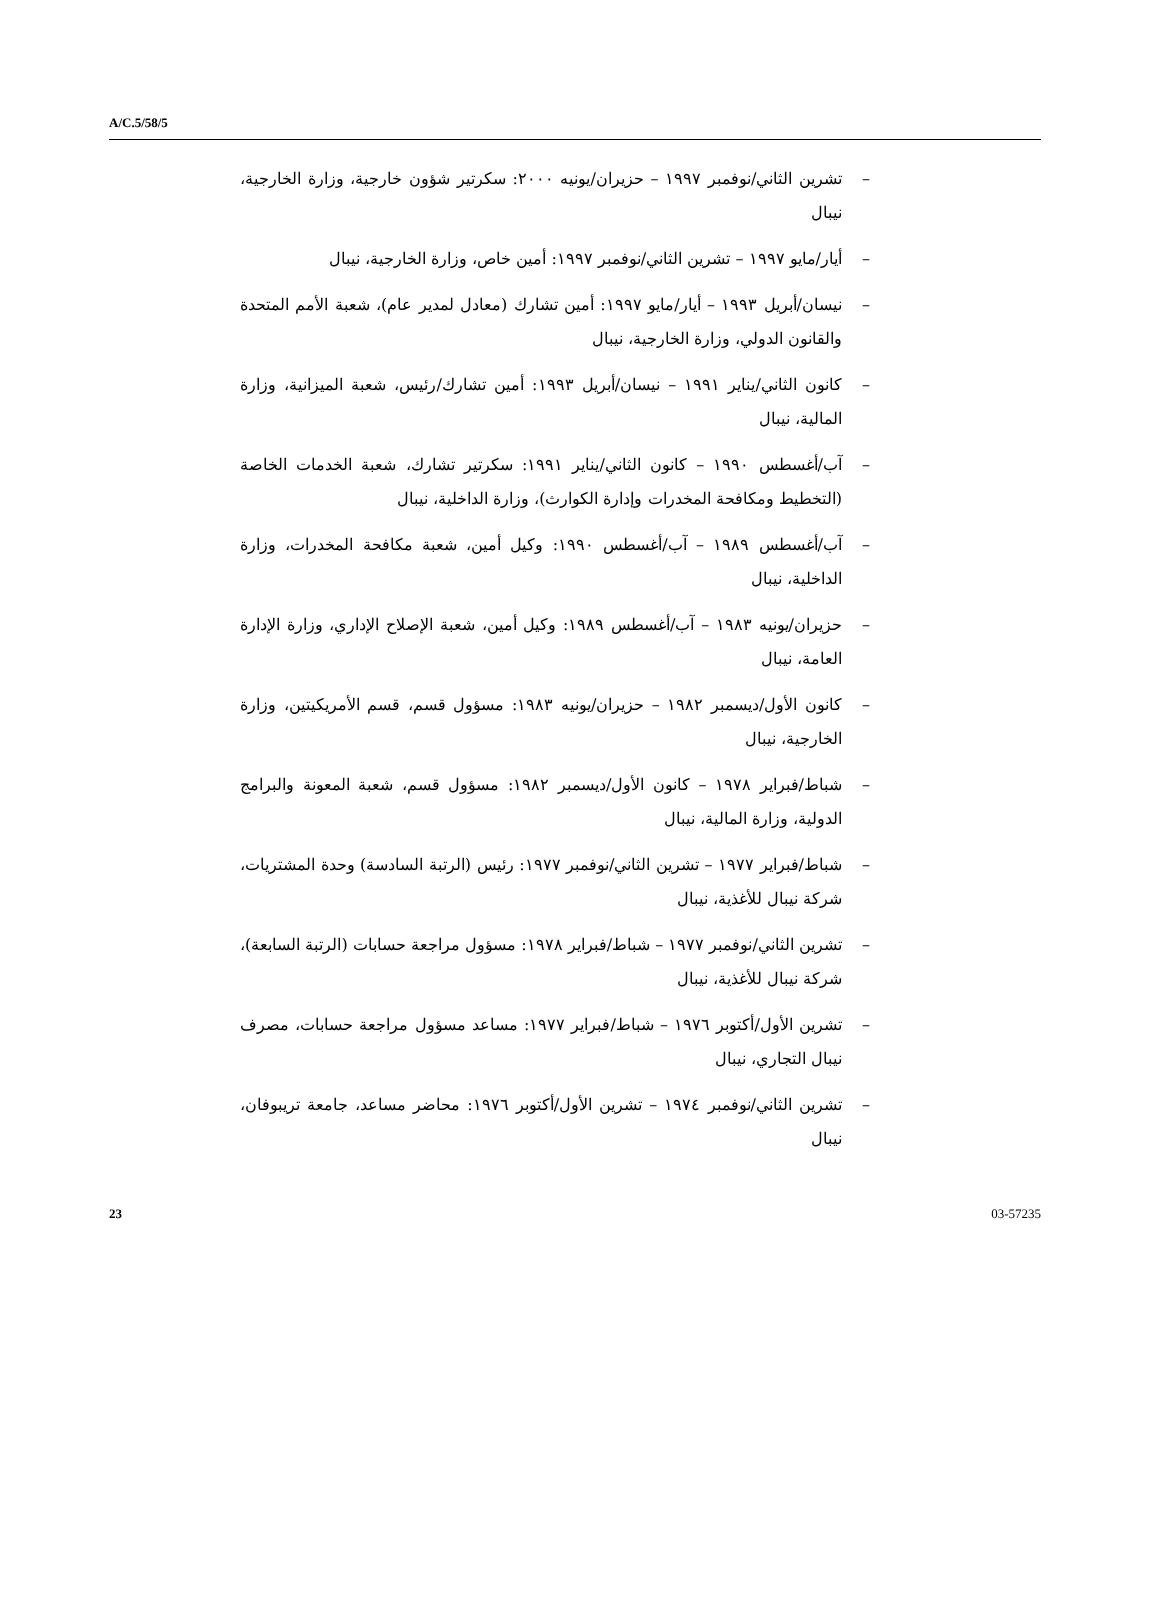A/C.5/58/5
– تشرين الثاني/نوفمبر ١٩٩٧ – حزيران/يونيه ٢٠٠٠: سكرتير شؤون خارجية، وزارة الخارجية، نيبال
– أيار/مايو ١٩٩٧ – تشرين الثاني/نوفمبر ١٩٩٧: أمين خاص، وزارة الخارجية، نيبال
– نيسان/أبريل ١٩٩٣ – أيار/مايو ١٩٩٧: أمين تشارك (معادل لمدير عام)، شعبة الأمم المتحدة والقانون الدولي، وزارة الخارجية، نيبال
– كانون الثاني/يناير ١٩٩١ – نيسان/أبريل ١٩٩٣: أمين تشارك/رئيس، شعبة الميزانية، وزارة المالية، نيبال
– آب/أغسطس ١٩٩٠ – كانون الثاني/يناير ١٩٩١: سكرتير تشارك، شعبة الخدمات الخاصة (التخطيط ومكافحة المخدرات وإدارة الكوارث)، وزارة الداخلية، نيبال
– آب/أغسطس ١٩٨٩ – آب/أغسطس ١٩٩٠: وكيل أمين، شعبة مكافحة المخدرات، وزارة الداخلية، نيبال
– حزيران/يونيه ١٩٨٣ – آب/أغسطس ١٩٨٩: وكيل أمين، شعبة الإصلاح الإداري، وزارة الإدارة العامة، نيبال
– كانون الأول/ديسمبر ١٩٨٢ – حزيران/يونيه ١٩٨٣: مسؤول قسم، قسم الأمريكيتين، وزارة الخارجية، نيبال
– شباط/فبراير ١٩٧٨ – كانون الأول/ديسمبر ١٩٨٢: مسؤول قسم، شعبة المعونة والبرامج الدولية، وزارة المالية، نيبال
– شباط/فبراير ١٩٧٧ – تشرين الثاني/نوفمبر ١٩٧٧: رئيس (الرتبة السادسة) وحدة المشتريات، شركة نيبال للأغذية، نيبال
– تشرين الثاني/نوفمبر ١٩٧٧ – شباط/فبراير ١٩٧٨: مسؤول مراجعة حسابات (الرتبة السابعة)، شركة نيبال للأغذية، نيبال
– تشرين الأول/أكتوبر ١٩٧٦ – شباط/فبراير ١٩٧٧: مساعد مسؤول مراجعة حسابات، مصرف نيبال التجاري، نيبال
– تشرين الثاني/نوفمبر ١٩٧٤ – تشرين الأول/أكتوبر ١٩٧٦: محاضر مساعد، جامعة تريبوفان، نيبال
23 03-57235